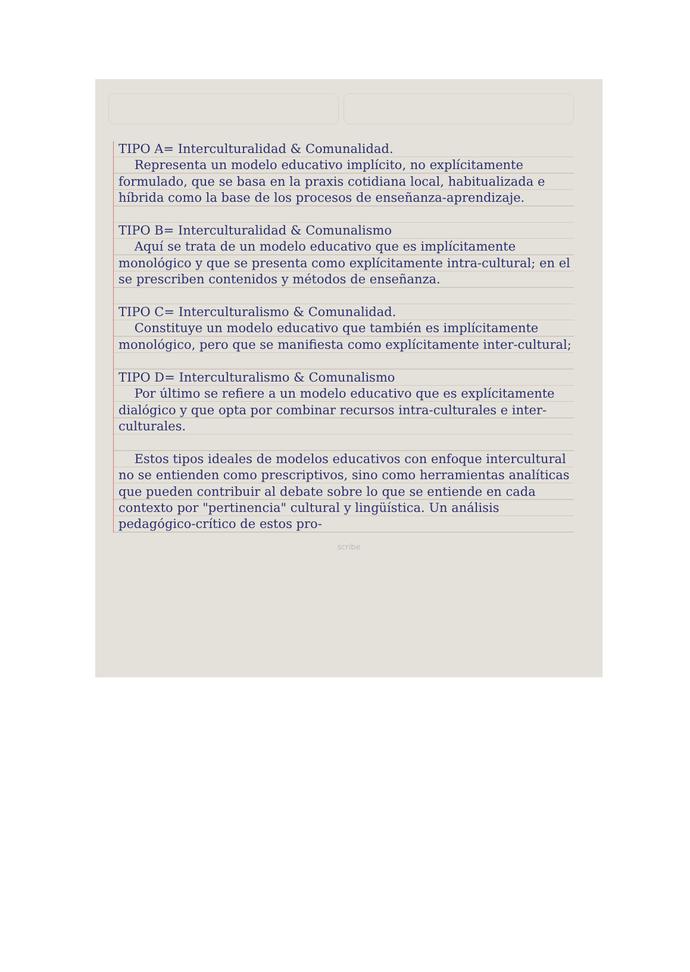TIPO A= Interculturalidad & Comunalidad.
Representa un modelo educativo implícito, no explícitamente formulado, que se basa en la praxis cotidiana local, habitualizada e híbrida como la base de los procesos de enseñanza-aprendizaje.
TIPO B= Interculturalidad & Comunalismo
Aquí se trata de un modelo educativo que es implícitamente monológico y que se presenta como explícitamente intra-cultural; en el se prescriben contenidos y métodos de enseñanza.
TIPO C= Interculturalismo & Comunalidad.
Constituye un modelo educativo que también es implícitamente monológico, pero que se manifiesta como explícitamente inter-cultural;
TIPO D= Interculturalismo & Comunalismo
Por último se refiere a un modelo educativo que es explícitamente dialógico y que opta por combinar recursos intra-culturales e inter-culturales.
Estos tipos ideales de modelos educativos con enfoque intercultural no se entienden como prescriptivos, sino como herramientas analíticas que pueden contribuir al debate sobre lo que se entiende en cada contexto por "pertinencia" cultural y lingüística. Un análisis pedagógico-crítico de estos pro-
scribe